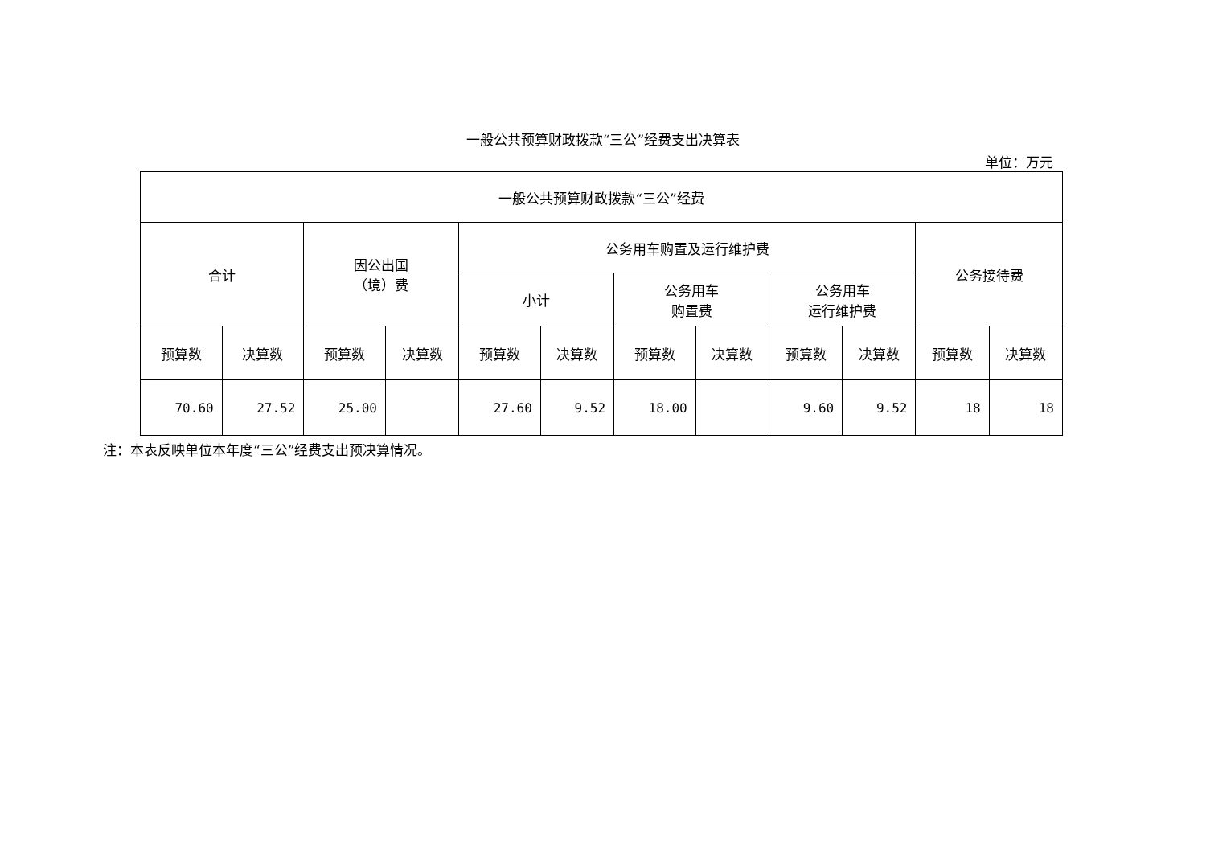一般公共预算财政拨款“三公”经费支出决算表
单位：万元
| 一般公共预算财政拨款“三公”经费 | | | | | | | | | | | |
| --- | --- | --- | --- | --- | --- | --- | --- | --- | --- | --- | --- |
| 合计 | | 因公出国 （境）费 | | 公务用车购置及运行维护费 | | | | | | 公务接待费 | |
| | | | | 小计 | | 公务用车 购置费 | | 公务用车 运行维护费 | | | |
| 预算数 | 决算数 | 预算数 | 决算数 | 预算数 | 决算数 | 预算数 | 决算数 | 预算数 | 决算数 | 预算数 | 决算数 |
| 70.60 | 27.52 | 25.00 | | 27.60 | 9.52 | 18.00 | | 9.60 | 9.52 | 18 | 18 |
注：本表反映单位本年度“三公”经费支出预决算情况。